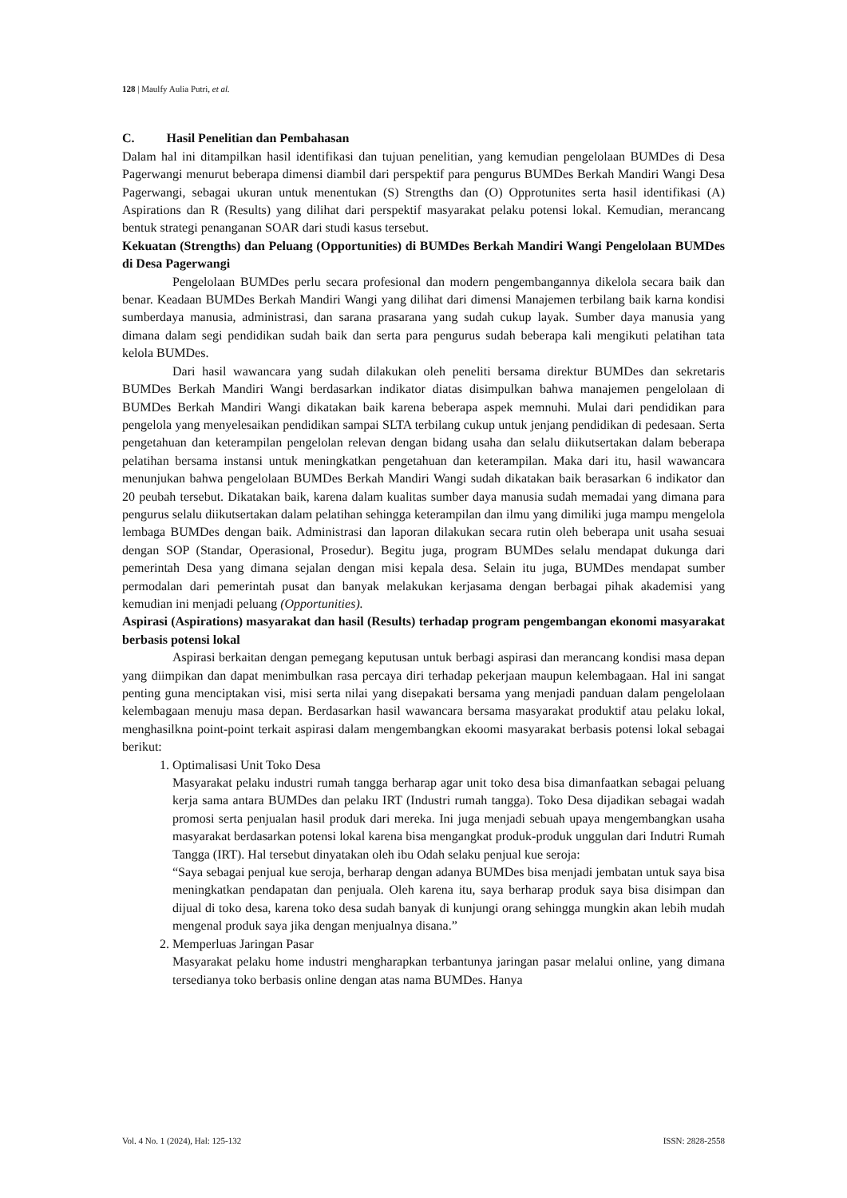128 | Maulfy Aulia Putri, et al.
C. Hasil Penelitian dan Pembahasan
Dalam hal ini ditampilkan hasil identifikasi dan tujuan penelitian, yang kemudian pengelolaan BUMDes di Desa Pagerwangi menurut beberapa dimensi diambil dari perspektif para pengurus BUMDes Berkah Mandiri Wangi Desa Pagerwangi, sebagai ukuran untuk menentukan (S) Strengths dan (O) Opprotunites serta hasil identifikasi (A) Aspirations dan R (Results) yang dilihat dari perspektif masyarakat pelaku potensi lokal. Kemudian, merancang bentuk strategi penanganan SOAR dari studi kasus tersebut.
Kekuatan (Strengths) dan Peluang (Opportunities) di BUMDes Berkah Mandiri Wangi Pengelolaan BUMDes di Desa Pagerwangi
Pengelolaan BUMDes perlu secara profesional dan modern pengembangannya dikelola secara baik dan benar. Keadaan BUMDes Berkah Mandiri Wangi yang dilihat dari dimensi Manajemen terbilang baik karna kondisi sumberdaya manusia, administrasi, dan sarana prasarana yang sudah cukup layak. Sumber daya manusia yang dimana dalam segi pendidikan sudah baik dan serta para pengurus sudah beberapa kali mengikuti pelatihan tata kelola BUMDes.
Dari hasil wawancara yang sudah dilakukan oleh peneliti bersama direktur BUMDes dan sekretaris BUMDes Berkah Mandiri Wangi berdasarkan indikator diatas disimpulkan bahwa manajemen pengelolaan di BUMDes Berkah Mandiri Wangi dikatakan baik karena beberapa aspek memnuhi. Mulai dari pendidikan para pengelola yang menyelesaikan pendidikan sampai SLTA terbilang cukup untuk jenjang pendidikan di pedesaan. Serta pengetahuan dan keterampilan pengelolan relevan dengan bidang usaha dan selalu diikutsertakan dalam beberapa pelatihan bersama instansi untuk meningkatkan pengetahuan dan keterampilan. Maka dari itu, hasil wawancara menunjukan bahwa pengelolaan BUMDes Berkah Mandiri Wangi sudah dikatakan baik berasarkan 6 indikator dan 20 peubah tersebut. Dikatakan baik, karena dalam kualitas sumber daya manusia sudah memadai yang dimana para pengurus selalu diikutsertakan dalam pelatihan sehingga keterampilan dan ilmu yang dimiliki juga mampu mengelola lembaga BUMDes dengan baik. Administrasi dan laporan dilakukan secara rutin oleh beberapa unit usaha sesuai dengan SOP (Standar, Operasional, Prosedur). Begitu juga, program BUMDes selalu mendapat dukunga dari pemerintah Desa yang dimana sejalan dengan misi kepala desa. Selain itu juga, BUMDes mendapat sumber permodalan dari pemerintah pusat dan banyak melakukan kerjasama dengan berbagai pihak akademisi yang kemudian ini menjadi peluang (Opportunities).
Aspirasi (Aspirations) masyarakat dan hasil (Results) terhadap program pengembangan ekonomi masyarakat berbasis potensi lokal
Aspirasi berkaitan dengan pemegang keputusan untuk berbagi aspirasi dan merancang kondisi masa depan yang diimpikan dan dapat menimbulkan rasa percaya diri terhadap pekerjaan maupun kelembagaan. Hal ini sangat penting guna menciptakan visi, misi serta nilai yang disepakati bersama yang menjadi panduan dalam pengelolaan kelembagaan menuju masa depan. Berdasarkan hasil wawancara bersama masyarakat produktif atau pelaku lokal, menghasilkna point-point terkait aspirasi dalam mengembangkan ekoomi masyarakat berbasis potensi lokal sebagai berikut:
1. Optimalisasi Unit Toko Desa
Masyarakat pelaku industri rumah tangga berharap agar unit toko desa bisa dimanfaatkan sebagai peluang kerja sama antara BUMDes dan pelaku IRT (Industri rumah tangga). Toko Desa dijadikan sebagai wadah promosi serta penjualan hasil produk dari mereka. Ini juga menjadi sebuah upaya mengembangkan usaha masyarakat berdasarkan potensi lokal karena bisa mengangkat produk-produk unggulan dari Indutri Rumah Tangga (IRT). Hal tersebut dinyatakan oleh ibu Odah selaku penjual kue seroja:
“Saya sebagai penjual kue seroja, berharap dengan adanya BUMDes bisa menjadi jembatan untuk saya bisa meningkatkan pendapatan dan penjuala. Oleh karena itu, saya berharap produk saya bisa disimpan dan dijual di toko desa, karena toko desa sudah banyak di kunjungi orang sehingga mungkin akan lebih mudah mengenal produk saya jika dengan menjualnya disana.”
2. Memperluas Jaringan Pasar
Masyarakat pelaku home industri mengharapkan terbantunya jaringan pasar melalui online, yang dimana tersedianya toko berbasis online dengan atas nama BUMDes. Hanya
Vol. 4 No. 1 (2024), Hal: 125-132 ISSN: 2828-2558